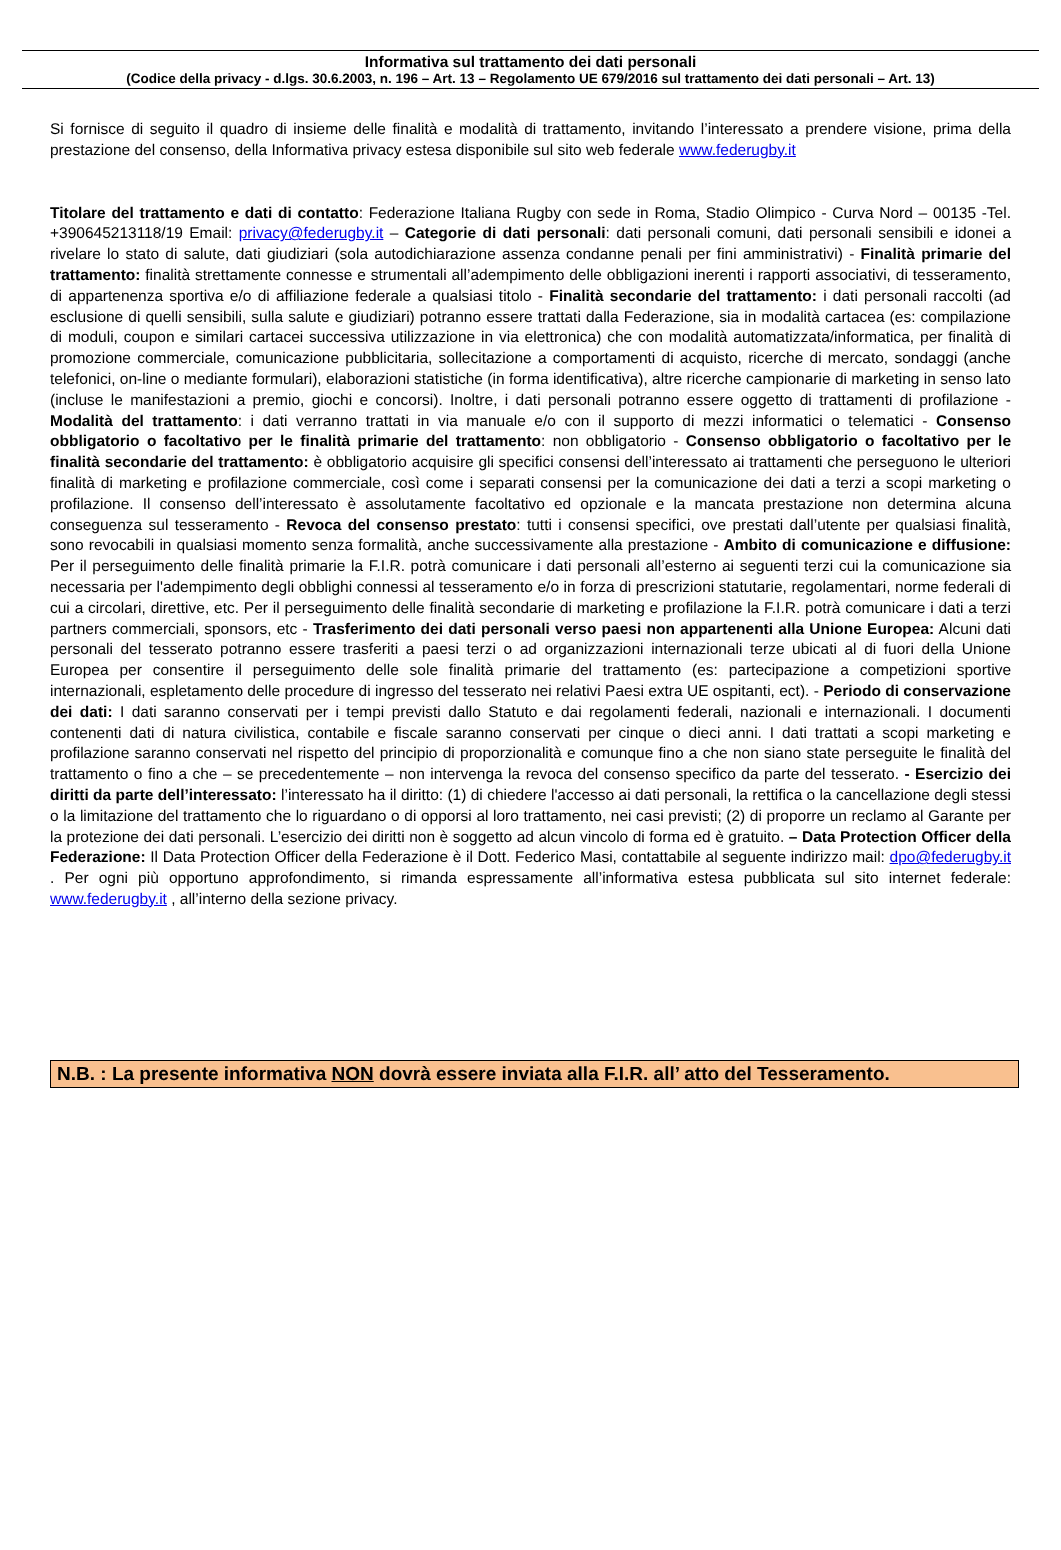Informativa sul trattamento dei dati personali
(Codice della privacy - d.lgs. 30.6.2003, n. 196 – Art. 13 – Regolamento UE 679/2016 sul trattamento dei dati personali – Art. 13)
Si fornisce di seguito il quadro di insieme delle finalità e modalità di trattamento, invitando l’interessato a prendere visione, prima della prestazione del consenso, della Informativa privacy estesa disponibile sul sito web federale www.federugby.it
Titolare del trattamento e dati di contatto: Federazione Italiana Rugby con sede in Roma, Stadio Olimpico - Curva Nord – 00135 -Tel. +390645213118/19 Email: privacy@federugby.it – Categorie di dati personali: dati personali comuni, dati personali sensibili e idonei a rivelare lo stato di salute, dati giudiziari (sola autodichiarazione assenza condanne penali per fini amministrativi) - Finalità primarie del trattamento: finalità strettamente connesse e strumentali all’adempimento delle obbligazioni inerenti i rapporti associativi, di tesseramento, di appartenenza sportiva e/o di affiliazione federale a qualsiasi titolo - Finalità secondarie del trattamento: i dati personali raccolti (ad esclusione di quelli sensibili, sulla salute e giudiziari) potranno essere trattati dalla Federazione, sia in modalità cartacea (es: compilazione di moduli, coupon e similari cartacei successiva utilizzazione in via elettronica) che con modalità automatizzata/informatica, per finalità di promozione commerciale, comunicazione pubblicitaria, sollecitazione a comportamenti di acquisto, ricerche di mercato, sondaggi (anche telefonici, on-line o mediante formulari), elaborazioni statistiche (in forma identificativa), altre ricerche campionarie di marketing in senso lato (incluse le manifestazioni a premio, giochi e concorsi). Inoltre, i dati personali potranno essere oggetto di trattamenti di profilazione - Modalità del trattamento: i dati verranno trattati in via manuale e/o con il supporto di mezzi informatici o telematici - Consenso obbligatorio o facoltativo per le finalità primarie del trattamento: non obbligatorio - Consenso obbligatorio o facoltativo per le finalità secondarie del trattamento: è obbligatorio acquisire gli specifici consensi dell’interessato ai trattamenti che perseguono le ulteriori finalità di marketing e profilazione commerciale, così come i separati consensi per la comunicazione dei dati a terzi a scopi marketing o profilazione. Il consenso dell’interessato è assolutamente facoltativo ed opzionale e la mancata prestazione non determina alcuna conseguenza sul tesseramento - Revoca del consenso prestato: tutti i consensi specifici, ove prestati dall’utente per qualsiasi finalità, sono revocabili in qualsiasi momento senza formalità, anche successivamente alla prestazione - Ambito di comunicazione e diffusione: Per il perseguimento delle finalità primarie la F.I.R. potrà comunicare i dati personali all’esterno ai seguenti terzi cui la comunicazione sia necessaria per l'adempimento degli obblighi connessi al tesseramento e/o in forza di prescrizioni statutarie, regolamentari, norme federali di cui a circolari, direttive, etc. Per il perseguimento delle finalità secondarie di marketing e profilazione la F.I.R. potrà comunicare i dati a terzi partners commerciali, sponsors, etc - Trasferimento dei dati personali verso paesi non appartenenti alla Unione Europea: Alcuni dati personali del tesserato potranno essere trasferiti a paesi terzi o ad organizzazioni internazionali terze ubicati al di fuori della Unione Europea per consentire il perseguimento delle sole finalità primarie del trattamento (es: partecipazione a competizioni sportive internazionali, espletamento delle procedure di ingresso del tesserato nei relativi Paesi extra UE ospitanti, ect). - Periodo di conservazione dei dati: I dati saranno conservati per i tempi previsti dallo Statuto e dai regolamenti federali, nazionali e internazionali. I documenti contenenti dati di natura civilistica, contabile e fiscale saranno conservati per cinque o dieci anni. I dati trattati a scopi marketing e profilazione saranno conservati nel rispetto del principio di proporzionalità e comunque fino a che non siano state perseguite le finalità del trattamento o fino a che – se precedentemente – non intervenga la revoca del consenso specifico da parte del tesserato. - Esercizio dei diritti da parte dell’interessato: l’interessato ha il diritto: (1) di chiedere l'accesso ai dati personali, la rettifica o la cancellazione degli stessi o la limitazione del trattamento che lo riguardano o di opporsi al loro trattamento, nei casi previsti; (2) di proporre un reclamo al Garante per la protezione dei dati personali. L’esercizio dei diritti non è soggetto ad alcun vincolo di forma ed è gratuito. – Data Protection Officer della Federazione: Il Data Protection Officer della Federazione è il Dott. Federico Masi, contattabile al seguente indirizzo mail: dpo@federugby.it . Per ogni più opportuno approfondimento, si rimanda espressamente all’informativa estesa pubblicata sul sito internet federale: www.federugby.it , all’interno della sezione privacy.
N.B. : La presente informativa NON dovrà essere inviata alla F.I.R. all’ atto del Tesseramento.